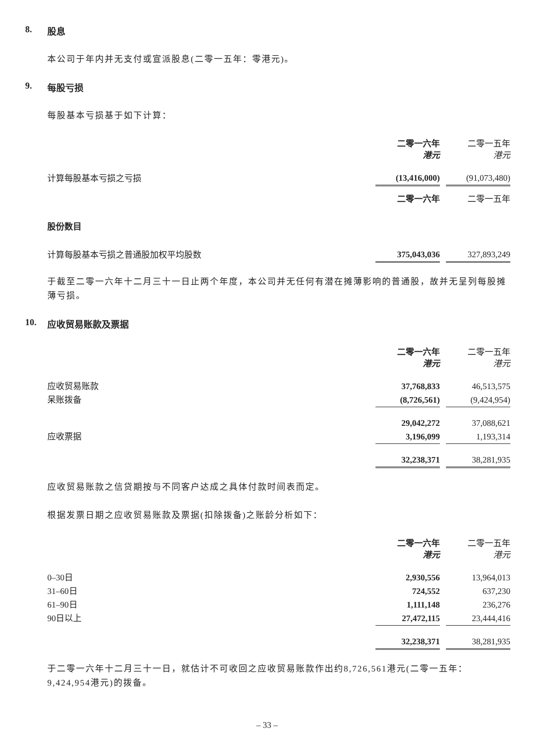8. 股息
本公司于年内并无支付或宣派股息(二零一五年：零港元)。
9. 每股亏损
每股基本亏损基于如下计算：
| | 二零一六年 港元 | | 二零一五年 港元 |
| 计算每股基本亏损之亏损 | (13,416,000) | | (91,073,480) |
| | 二零一六年 | | 二零一五年 |
| 股份数目 | | | |
| 计算每股基本亏损之普通股加权平均股数 | 375,043,036 | | 327,893,249 |
于截至二零一六年十二月三十一日止两个年度，本公司并无任何有潜在摊薄影响的普通股，故并无呈列每股摊薄亏损。
10. 应收贸易账款及票据
| | 二零一六年 港元 | | 二零一五年 港元 |
| 应收贸易账款 | 37,768,833 | | 46,513,575 |
| 呆账拨备 | (8,726,561) | | (9,424,954) |
| | 29,042,272 | | 37,088,621 |
| 应收票据 | 3,196,099 | | 1,193,314 |
| | 32,238,371 | | 38,281,935 |
应收贸易账款之信贷期按与不同客户达成之具体付款时间表而定。
根据发票日期之应收贸易账款及票据(扣除拨备)之账龄分析如下：
| | 二零一六年 港元 | | 二零一五年 港元 |
| 0–30日 | 2,930,556 | | 13,964,013 |
| 31–60日 | 724,552 | | 637,230 |
| 61–90日 | 1,111,148 | | 236,276 |
| 90日以上 | 27,472,115 | | 23,444,416 |
| | 32,238,371 | | 38,281,935 |
于二零一六年十二月三十一日，就估计不可收回之应收贸易账款作出约8,726,561港元(二零一五年：9,424,954港元)的拨备。
– 33 –